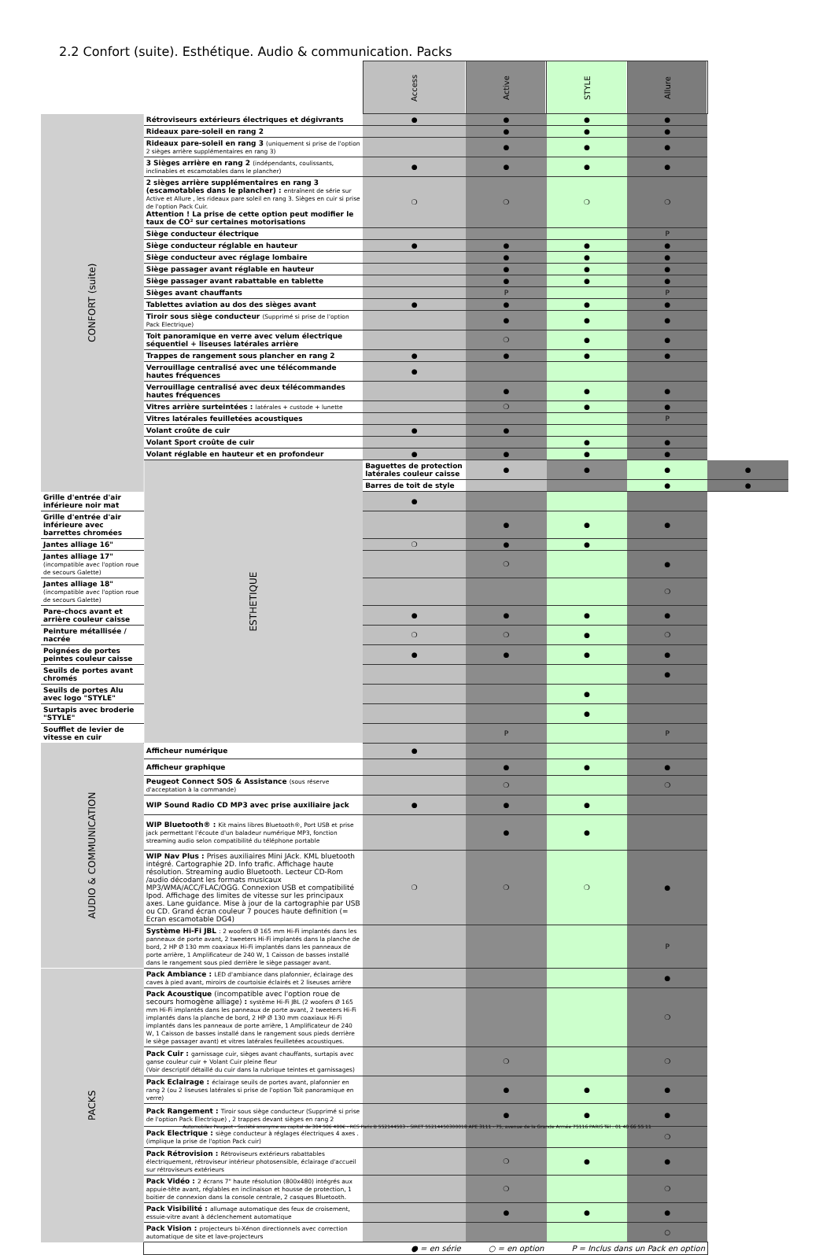2.2 Confort (suite). Esthétique. Audio & communication. Packs
| | | Access | Active | STYLE | Allure | |
| --- | --- | --- | --- | --- | --- | --- |
| CONFORT (suite) | Rétroviseurs extérieurs électriques et dégivrants | ● | ● | ● | ● | |
| | Rideaux pare-soleil en rang 2 | | ● | ● | ● | |
| | Rideaux pare-soleil en rang 3 (uniquement si prise de l'option 2 sièges arrière supplémentaires en rang 3) | | ● | ● | ● | |
| | 3 Sièges arrière en rang 2 (indépendants, coulissants, inclinables et escamotables dans le plancher) | ● | ● | ● | ● | |
| | 2 sièges arrière supplémentaires en rang 3 (escamotables dans le plancher) : entraînent de série sur Active et Allure , les rideaux pare soleil en rang 3. Sièges en cuir si prise de l'option Pack Cuir. Attention ! La prise de cette option peut modifier le taux de CO² sur certaines motorisations | ❍ | ❍ | ❍ | ❍ | |
| | Siège conducteur électrique | | | | P | |
| | Siège conducteur réglable en hauteur | ● | ● | ● | ● | |
| | Siège conducteur avec réglage lombaire | | ● | ● | ● | |
| | Siège passager avant réglable en hauteur | | ● | ● | ● | |
| | Siège passager avant rabattable en tablette | | ● | ● | ● | |
| | Sièges avant chauffants | | P | | P | |
| | Tablettes aviation au dos des sièges avant | ● | ● | ● | ● | |
| | Tiroir sous siège conducteur (Supprimé si prise de l'option Pack Electrique) | | ● | ● | ● | |
| | Toit panoramique en verre avec velum électrique séquentiel + liseuses latérales arrière | | ❍ | ● | ● | |
| | Trappes de rangement sous plancher en rang 2 | ● | ● | ● | ● | |
| | Verrouillage centralisé avec une télécommande hautes fréquences | ● | | | | |
| | Verrouillage centralisé avec deux télécommandes hautes fréquences | | ● | ● | ● | |
| | Vitres arrière surteintées : latérales + custode + lunette | | ❍ | ● | ● | |
| | Vitres latérales feuilletées acoustiques | | | | P | |
| | Volant croûte de cuir | ● | ● | | | |
| | Volant Sport croûte de cuir | | | ● | ● | |
| | Volant réglable en hauteur et en profondeur | ● | ● | ● | ● | |
| | ESTHETIQUE | Baguettes de protection latérales couleur caisse | ● | ● | ● | ● |
| | | Barres de toit de style | | | ● | ● |
| Grille d'entrée d'air inférieure noir mat | | ● | | | | |
| Grille d'entrée d'air inférieure avec barrettes chromées | | | ● | ● | ● | |
| Jantes alliage 16" | | ❍ | ● | ● | | |
| Jantes alliage 17" (incompatible avec l'option roue de secours Galette) | | | ❍ | | ● | |
| Jantes alliage 18" (incompatible avec l'option roue de secours Galette) | | | | | ❍ | |
| Pare-chocs avant et arrière couleur caisse | | ● | ● | ● | ● | |
| Peinture métallisée / nacrée | | ❍ | ❍ | ● | ❍ | |
| Poignées de portes peintes couleur caisse | | ● | ● | ● | ● | |
| Seuils de portes avant chromés | | | | | ● | |
| Seuils de portes Alu avec logo "STYLE" | | | | ● | | |
| Surtapis avec broderie "STYLE" | | | | ● | | |
| Soufflet de levier de vitesse en cuir | | | P | | P | |
| AUDIO & COMMUNICATION | Afficheur numérique | ● | | | | |
| | Afficheur graphique | | ● | ● | ● | |
| | Peugeot Connect SOS & Assistance (sous réserve d'acceptation à la commande) | | ❍ | | ❍ | |
| | WIP Sound Radio CD MP3 avec prise auxiliaire jack | ● | ● | ● | | |
| | WIP Bluetooth® : Kit mains libres Bluetooth®, Port USB et prise jack permettant l'écoute d'un baladeur numérique MP3, fonction streaming audio selon compatibilité du téléphone portable | | ● | ● | | |
| | WIP Nav Plus : Prises auxiliaires Mini JAck. KML bluetooth intégré. Cartographie 2D. Info trafic. Affichage haute résolution. Streaming audio Bluetooth. Lecteur CD-Rom /audio décodant les formats musicaux MP3/WMA/ACC/FLAC/OGG. Connexion USB et compatibilité Ipod. Affichage des limites de vitesse sur les principaux axes. Lane guidance. Mise à jour de la cartographie par USB ou CD. Grand écran couleur 7 pouces haute definition (= Ecran escamotable DG4) | ❍ | ❍ | ❍ | ● | |
| | Système Hi-Fi JBL : 2 woofers Ø 165 mm Hi-Fi implantés dans les panneaux de porte avant, 2 tweeters Hi-Fi implantés dans la planche de bord, 2 HP Ø 130 mm coaxiaux Hi-Fi implantés dans les panneaux de porte arrière, 1 Amplificateur de 240 W, 1 Caisson de basses installé dans le rangement sous pied derrière le siège passager avant. | | | | P | |
| PACKS | Pack Ambiance : LED d'ambiance dans plafonnier, éclairage des caves à pied avant, miroirs de courtoisie éclairés et 2 liseuses arrière | | | | ● | |
| | Pack Acoustique (incompatible avec l'option roue de secours homogène alliage) : système Hi-Fi JBL (2 woofers Ø 165 mm Hi-Fi implantés dans les panneaux de porte avant, 2 tweeters Hi-Fi implantés dans la planche de bord, 2 HP Ø 130 mm coaxiaux Hi-Fi implantés dans les panneaux de porte arrière, 1 Amplificateur de 240 W, 1 Caisson de basses installé dans le rangement sous pieds derrière le siège passager avant) et vitres latérales feuilletées acoustiques. | | | | ❍ | |
| | Pack Cuir : garnissage cuir, sièges avant chauffants, surtapis avec ganse couleur cuir + Volant Cuir pleine fleur (Voir descriptif détaillé du cuir dans la rubrique teintes et garnissages) | | ❍ | | ❍ | |
| | Pack Eclairage : éclairage seuils de portes avant, plafonnier en rang 2 (ou 2 liseuses latérales si prise de l'option Toit panoramique en verre) | | ● | ● | ● | |
| | Pack Rangement : Tiroir sous siège conducteur (Supprimé si prise de l'option Pack Electrique) , 2 trappes devant sièges en rang 2 | | ● | ● | ● | |
| | Pack Electrique : siège conducteur à réglages électriques 4 axes . (implique la prise de l'option Pack cuir) | | | | ❍ | |
| | Pack Rétrovision : Rétroviseurs extérieurs rabattables électriquement, rétroviseur intérieur photosensible, éclairage d'accueil sur rétroviseurs extérieurs | | ❍ | ● | ● | |
| | Pack Vidéo : 2 écrans 7" haute résolution (800x480) intégrés aux appuie-tête avant, réglables en inclinaison et housse de protection, 1 boitier de connexion dans la console centrale, 2 casques Bluetooth. | | ❍ | | ❍ | |
| | Pack Visibilité : allumage automatique des feux de croisement, essuie-vitre avant à déclenchement automatique | | ● | ● | ● | |
| | Pack Vision : projecteurs bi-Xénon directionnels avec correction automatique de site et lave-projecteurs | | | | ○ | |
| | ● = en série ○ = en option P = Inclus dans un Pack en option | | | | | |
Automobiles Peugeot - Société anonyme au capital de 304 506 400€ - RCS Paris B 552144503 - SIRET 55214450300018 APE 3111 - 75, avenue de la Grande Armée 75116 PARIS Tél : 01 40 66 55 11